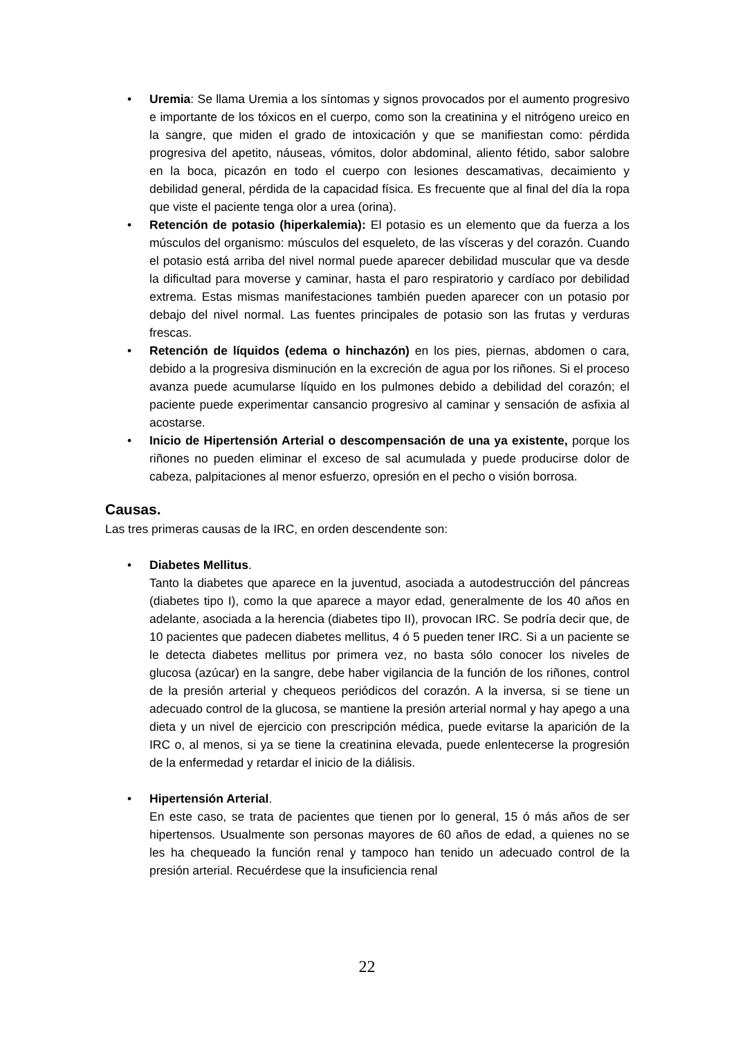• Uremia: Se llama Uremia a los síntomas y signos provocados por el aumento progresivo e importante de los tóxicos en el cuerpo, como son la creatinina y el nitrógeno ureico en la sangre, que miden el grado de intoxicación y que se manifiestan como: pérdida progresiva del apetito, náuseas, vómitos, dolor abdominal, aliento fétido, sabor salobre en la boca, picazón en todo el cuerpo con lesiones descamativas, decaimiento y debilidad general, pérdida de la capacidad física. Es frecuente que al final del día la ropa que viste el paciente tenga olor a urea (orina).
• Retención de potasio (hiperkalemia): El potasio es un elemento que da fuerza a los músculos del organismo: músculos del esqueleto, de las vísceras y del corazón. Cuando el potasio está arriba del nivel normal puede aparecer debilidad muscular que va desde la dificultad para moverse y caminar, hasta el paro respiratorio y cardíaco por debilidad extrema. Estas mismas manifestaciones también pueden aparecer con un potasio por debajo del nivel normal. Las fuentes principales de potasio son las frutas y verduras frescas.
• Retención de líquidos (edema o hinchazón) en los pies, piernas, abdomen o cara, debido a la progresiva disminución en la excreción de agua por los riñones. Si el proceso avanza puede acumularse líquido en los pulmones debido a debilidad del corazón; el paciente puede experimentar cansancio progresivo al caminar y sensación de asfixia al acostarse.
• Inicio de Hipertensión Arterial o descompensación de una ya existente, porque los riñones no pueden eliminar el exceso de sal acumulada y puede producirse dolor de cabeza, palpitaciones al menor esfuerzo, opresión en el pecho o visión borrosa.
Causas.
Las tres primeras causas de la IRC, en orden descendente son:
• Diabetes Mellitus.
Tanto la diabetes que aparece en la juventud, asociada a autodestrucción del páncreas (diabetes tipo I), como la que aparece a mayor edad, generalmente de los 40 años en adelante, asociada a la herencia (diabetes tipo II), provocan IRC. Se podría decir que, de 10 pacientes que padecen diabetes mellitus, 4 ó 5 pueden tener IRC. Si a un paciente se le detecta diabetes mellitus por primera vez, no basta sólo conocer los niveles de glucosa (azúcar) en la sangre, debe haber vigilancia de la función de los riñones, control de la presión arterial y chequeos periódicos del corazón. A la inversa, si se tiene un adecuado control de la glucosa, se mantiene la presión arterial normal y hay apego a una dieta y un nivel de ejercicio con prescripción médica, puede evitarse la aparición de la IRC o, al menos, si ya se tiene la creatinina elevada, puede enlentecerse la progresión de la enfermedad y retardar el inicio de la diálisis.
• Hipertensión Arterial.
En este caso, se trata de pacientes que tienen por lo general, 15 ó más años de ser hipertensos. Usualmente son personas mayores de 60 años de edad, a quienes no se les ha chequeado la función renal y tampoco han tenido un adecuado control de la presión arterial. Recuérdese que la insuficiencia renal
22